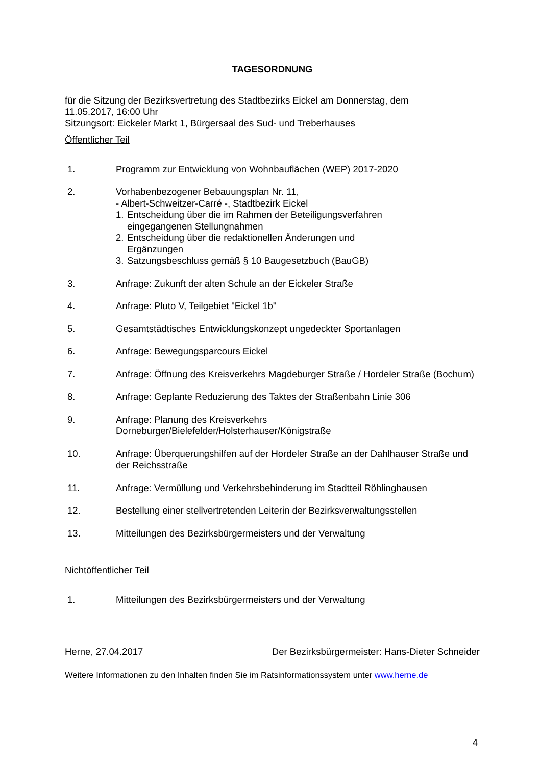TAGESORDNUNG
für die Sitzung der Bezirksvertretung des Stadtbezirks Eickel am Donnerstag, dem
11.05.2017, 16:00 Uhr
Sitzungsort: Eickeler Markt 1, Bürgersaal des Sud- und Treberhauses
Öffentlicher Teil
1. Programm zur Entwicklung von Wohnbauflächen (WEP) 2017-2020
2. Vorhabenbezogener Bebauungsplan Nr. 11,
- Albert-Schweitzer-Carré -, Stadtbezirk Eickel
1.
Entscheidung über die im Rahmen der Beteiligungsverfahren
eingegangenen Stellungnahmen
2.
Entscheidung über die redaktionellen Änderungen und
Ergänzungen
3.
Satzungsbeschluss gemäß § 10 Baugesetzbuch (BauGB)
3. Anfrage: Zukunft der alten Schule an der Eickeler Straße
4. Anfrage: Pluto V, Teilgebiet "Eickel 1b"
5. Gesamtstädtisches Entwicklungskonzept ungedeckter Sportanlagen
6. Anfrage: Bewegungsparcours Eickel
7. Anfrage: Öffnung des Kreisverkehrs Magdeburger Straße / Hordeler Straße (Bochum)
8. Anfrage: Geplante Reduzierung des Taktes der Straßenbahn Linie 306
9. Anfrage: Planung des Kreisverkehrs
Dorneburger/Bielefelder/Holsterhauser/Königstraße
10. Anfrage: Überquerungshilfen auf der Hordeler Straße an der Dahlhauser Straße und der Reichsstraße
11. Anfrage: Vermüllung und Verkehrsbehinderung im Stadtteil Röhlinghausen
12. Bestellung einer stellvertretenden Leiterin der Bezirksverwaltungsstellen
13. Mitteilungen des Bezirksbürgermeisters und der Verwaltung
Nichtöffentlicher Teil
1. Mitteilungen des Bezirksbürgermeisters und der Verwaltung
Herne, 27.04.2017 Der Bezirksbürgermeister: Hans-Dieter Schneider
Weitere Informationen zu den Inhalten finden Sie im Ratsinformationssystem unter www.herne.de
4